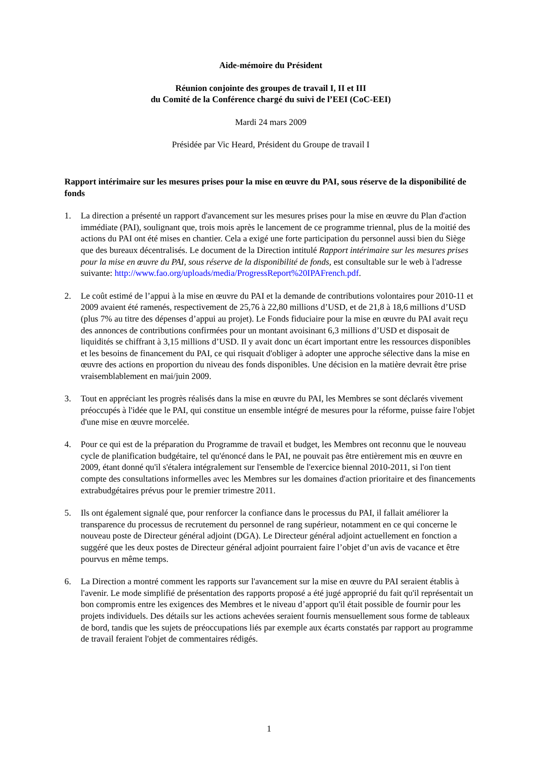Aide-mémoire du Président
Réunion conjointe des groupes de travail I, II et III
du Comité de la Conférence chargé du suivi de l’EEI (CoC-EEI)
Mardi 24 mars 2009
Présidée par Vic Heard, Président du Groupe de travail I
Rapport intérimaire sur les mesures prises pour la mise en œuvre du PAI, sous réserve de la disponibilité de fonds
1. La direction a présenté un rapport d'avancement sur les mesures prises pour la mise en œuvre du Plan d'action immédiate (PAI), soulignant que, trois mois après le lancement de ce programme triennal, plus de la moitié des actions du PAI ont été mises en chantier. Cela a exigé une forte participation du personnel aussi bien du Siège que des bureaux décentralisés. Le document de la Direction intitulé Rapport intérimaire sur les mesures prises pour la mise en œuvre du PAI, sous réserve de la disponibilité de fonds, est consultable sur le web à l'adresse suivante: http://www.fao.org/uploads/media/ProgressReport%20IPAFrench.pdf.
2. Le coût estimé de l’appui à la mise en œuvre du PAI et la demande de contributions volontaires pour 2010-11 et 2009 avaient été ramenés, respectivement de 25,76 à 22,80 millions d’USD, et de 21,8 à 18,6 millions d’USD (plus 7% au titre des dépenses d’appui au projet). Le Fonds fiduciaire pour la mise en œuvre du PAI avait reçu des annonces de contributions confirmées pour un montant avoisinant 6,3 millions d’USD et disposait de liquidités se chiffrant à 3,15 millions d’USD. Il y avait donc un écart important entre les ressources disponibles et les besoins de financement du PAI, ce qui risquait d'obliger à adopter une approche sélective dans la mise en œuvre des actions en proportion du niveau des fonds disponibles. Une décision en la matière devrait être prise vraisemblablement en mai/juin 2009.
3. Tout en appréciant les progrès réalisés dans la mise en œuvre du PAI, les Membres se sont déclarés vivement préoccupés à l'idée que le PAI, qui constitue un ensemble intégré de mesures pour la réforme, puisse faire l'objet d'une mise en œuvre morcelée.
4. Pour ce qui est de la préparation du Programme de travail et budget, les Membres ont reconnu que le nouveau cycle de planification budgétaire, tel qu'énoncé dans le PAI, ne pouvait pas être entièrement mis en œuvre en 2009, étant donné qu'il s'étalera intégralement sur l'ensemble de l'exercice biennal 2010-2011, si l'on tient compte des consultations informelles avec les Membres sur les domaines d'action prioritaire et des financements extrabudgétaires prévus pour le premier trimestre 2011.
5. Ils ont également signalé que, pour renforcer la confiance dans le processus du PAI, il fallait améliorer la transparence du processus de recrutement du personnel de rang supérieur, notamment en ce qui concerne le nouveau poste de Directeur général adjoint (DGA). Le Directeur général adjoint actuellement en fonction a suggéré que les deux postes de Directeur général adjoint pourraient faire l’objet d’un avis de vacance et être pourvus en même temps.
6. La Direction a montré comment les rapports sur l'avancement sur la mise en œuvre du PAI seraient établis à l'avenir. Le mode simplifié de présentation des rapports proposé a été jugé approprié du fait qu'il représentait un bon compromis entre les exigences des Membres et le niveau d’apport qu'il était possible de fournir pour les projets individuels. Des détails sur les actions achevées seraient fournis mensuellement sous forme de tableaux de bord, tandis que les sujets de préoccupations liés par exemple aux écarts constatés par rapport au programme de travail feraient l'objet de commentaires rédigés.
1